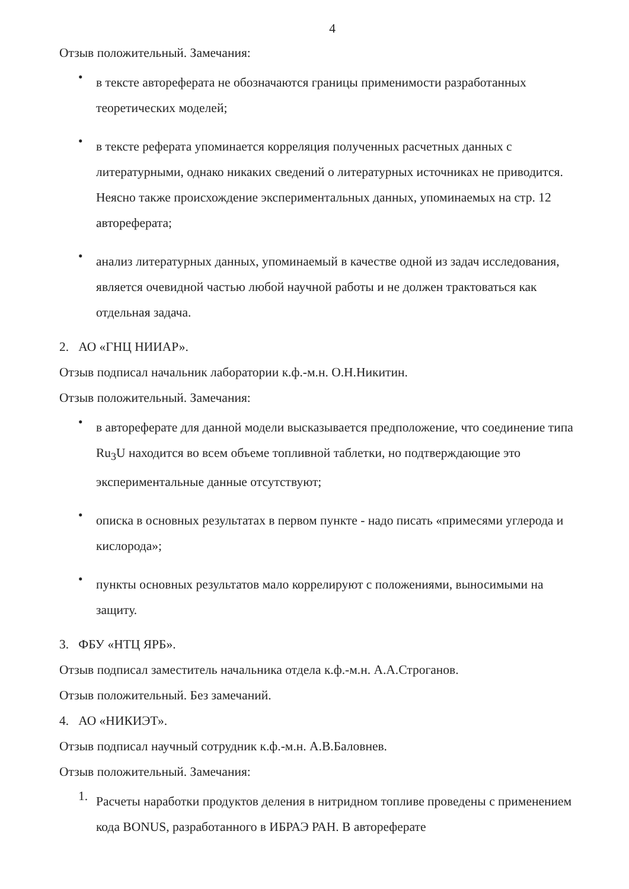4
Отзыв положительный. Замечания:
• в тексте автореферата не обозначаются границы применимости разработанных теоретических моделей;
• в тексте реферата упоминается корреляция полученных расчетных данных с литературными, однако никаких сведений о литературных источниках не приводится. Неясно также происхождение экспериментальных данных, упоминаемых на стр. 12 автореферата;
• анализ литературных данных, упоминаемый в качестве одной из задач исследования, является очевидной частью любой научной работы и не должен трактоваться как отдельная задача.
2. АО «ГНЦ НИИАР».
Отзыв подписал начальник лаборатории к.ф.-м.н. О.Н.Никитин.
Отзыв положительный. Замечания:
• в автореферате для данной модели высказывается предположение, что соединение типа Ru<sub>3</sub>U находится во всем объеме топливной таблетки, но подтверждающие это экспериментальные данные отсутствуют;
• описка в основных результатах в первом пункте - надо писать «примесями углерода и кислорода»;
• пункты основных результатов мало коррелируют с положениями, выносимыми на защиту.
3. ФБУ «НТЦ ЯРБ».
Отзыв подписал заместитель начальника отдела к.ф.-м.н. А.А.Строганов.
Отзыв положительный. Без замечаний.
4. АО «НИКИЭТ».
Отзыв подписал научный сотрудник к.ф.-м.н. А.В.Баловнев.
Отзыв положительный. Замечания:
1. Расчеты наработки продуктов деления в нитридном топливе проведены с применением кода BONUS, разработанного в ИБРАЭ РАН. В автореферате